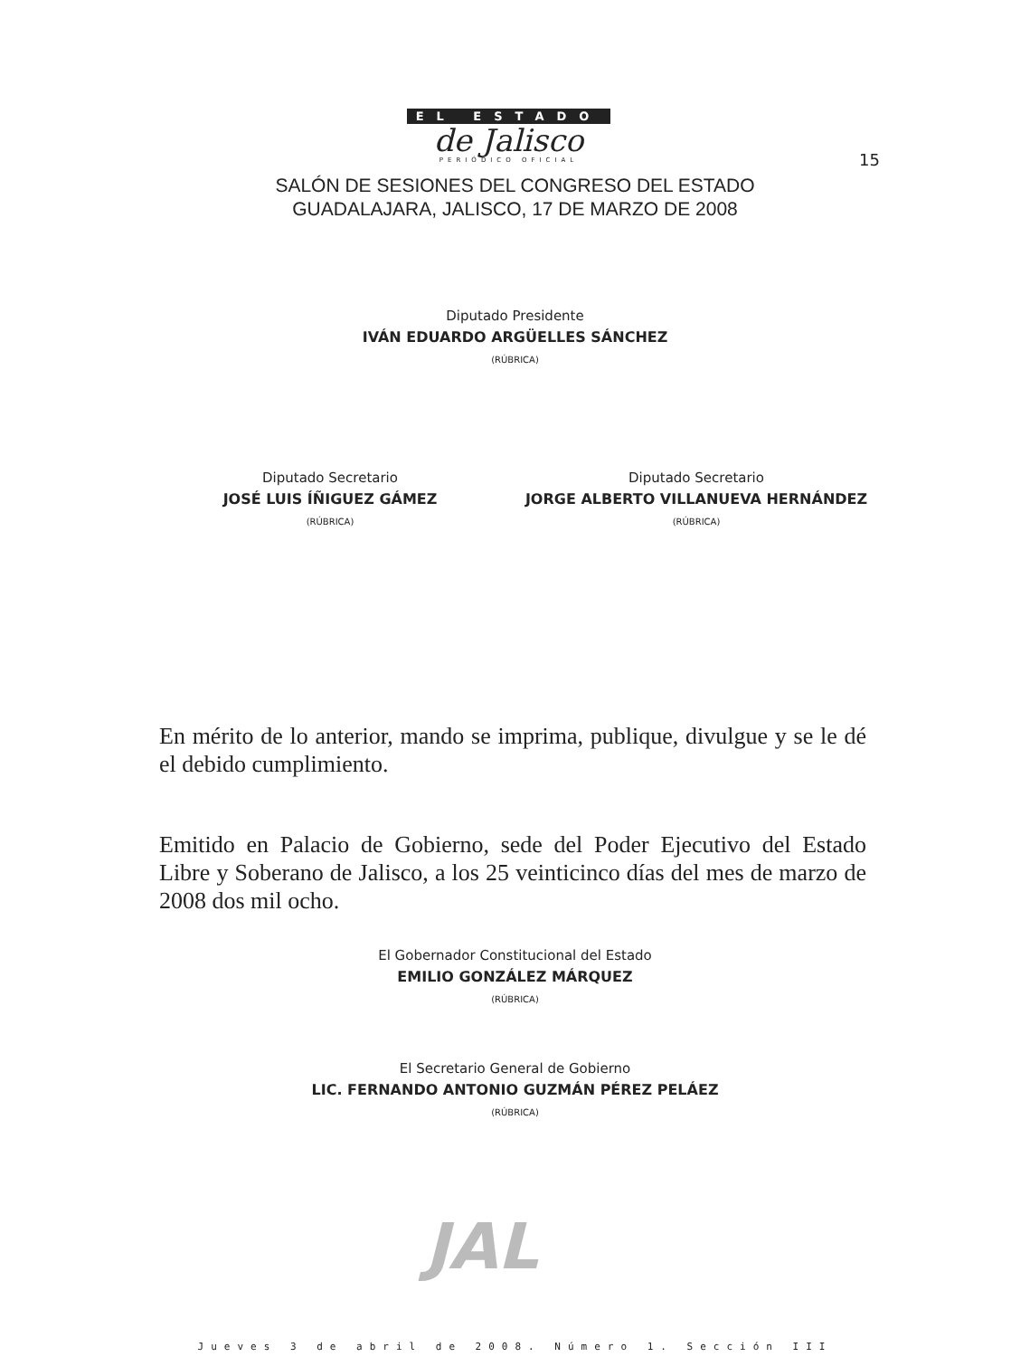EL ESTADO
de Jalisco
PERIÓDICO OFICIAL
15
SALÓN DE SESIONES DEL CONGRESO DEL ESTADO
GUADALAJARA, JALISCO, 17 DE MARZO DE 2008
Diputado Presidente
IVÁN EDUARDO ARGÜELLES SÁNCHEZ
(RÚBRICA)
Diputado Secretario
JOSÉ LUIS ÍÑIGUEZ GÁMEZ
(RÚBRICA)
Diputado Secretario
JORGE ALBERTO VILLANUEVA HERNÁNDEZ
(RÚBRICA)
En mérito de lo anterior, mando se imprima, publique, divulgue y se le dé el debido cumplimiento.
Emitido en Palacio de Gobierno, sede del Poder Ejecutivo del Estado Libre y Soberano de Jalisco, a los 25 veinticinco días del mes de marzo de 2008 dos mil ocho.
El Gobernador Constitucional del Estado
EMILIO GONZÁLEZ MÁRQUEZ
(RÚBRICA)
El Secretario General de Gobierno
LIC. FERNANDO ANTONIO GUZMÁN PÉREZ PELÁEZ
(RÚBRICA)
JAL
Jueves 3 de abril de 2008. Número 1. Sección III